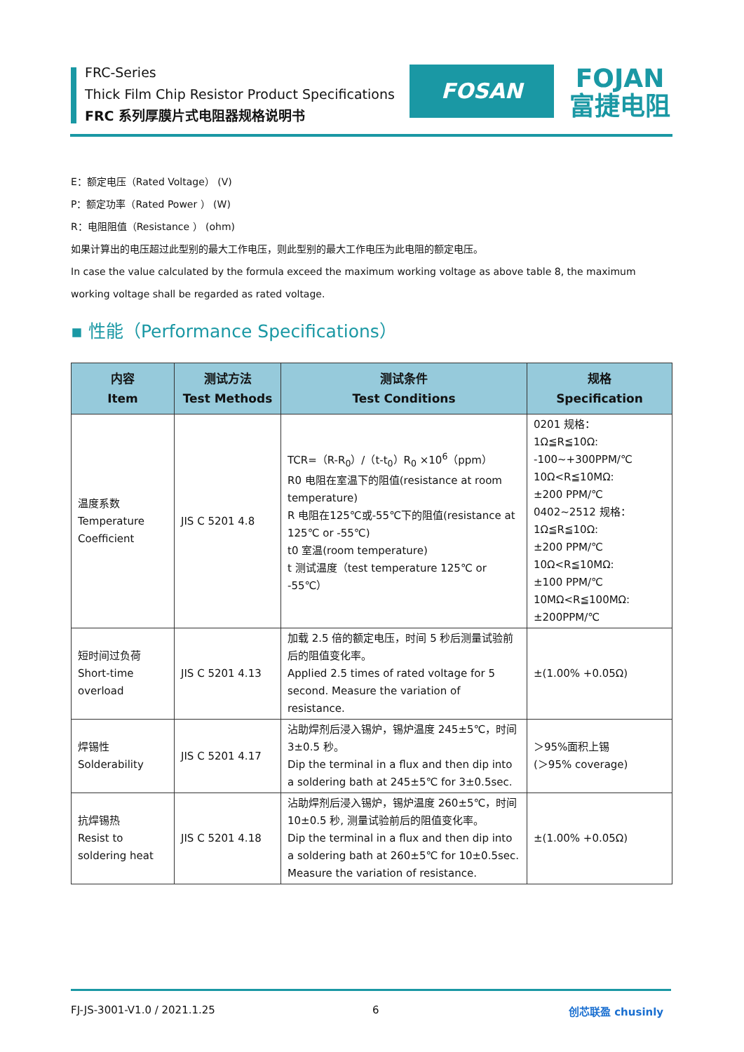FRC-Series
Thick Film Chip Resistor Product Specifications
FRC 系列厚膜片式电阻器规格说明书
FOSAN
FOJAN
富捷电阻
E：额定电压（Rated Voltage） (V)
P：额定功率（Rated Power ） (W)
R：电阻阻值（Resistance ） (ohm)
如果计算出的电压超过此型别的最大工作电压，则此型别的最大工作电压为此电阻的额定电压。
In case the value calculated by the formula exceed the maximum working voltage as above table 8, the maximum working voltage shall be regarded as rated voltage.
▪ 性能（Performance Specifications）
| 内容 Item | 测试方法 Test Methods | 测试条件 Test Conditions | 规格 Specification |
| --- | --- | --- | --- |
| 温度系数 Temperature Coefficient | JIS C 5201 4.8 | TCR=（R-R<sub>0</sub>）/（t-t<sub>0</sub>）R<sub>0</sub> ×10<sup>6</sup>（ppm） R0 电阻在室温下的阻值(resistance at room temperature) R 电阻在125℃或-55℃下的阻值(resistance at 125℃ or -55℃) t0 室温(room temperature) t 测试温度（test temperature 125℃ or -55℃） | 0201 规格： 1Ω≦R≦10Ω: -100~+300PPM/℃ 10Ω<R≦10MΩ: ±200 PPM/℃ 0402~2512 规格： 1Ω≦R≦10Ω: ±200 PPM/℃ 10Ω<R≦10MΩ: ±100 PPM/℃ 10MΩ<R≦100MΩ: ±200PPM/℃ |
| 短时间过负荷 Short-time overload | JIS C 5201 4.13 | 加载 2.5 倍的额定电压，时间 5 秒后测量试验前后的阻值变化率。 Applied 2.5 times of rated voltage for 5 second. Measure the variation of resistance. | ±(1.00% +0.05Ω) |
| 焊锡性 Solderability | JIS C 5201 4.17 | 沾助焊剂后浸入锡炉，锡炉温度 245±5℃，时间 3±0.5 秒。 Dip the terminal in a flux and then dip into a soldering bath at 245±5℃ for 3±0.5sec. | ＞95%面积上锡 (＞95% coverage) |
| 抗焊锡热 Resist to soldering heat | JIS C 5201 4.18 | 沾助焊剂后浸入锡炉，锡炉温度 260±5℃，时间 10±0.5 秒, 测量试验前后的阻值变化率。 Dip the terminal in a flux and then dip into a soldering bath at 260±5℃ for 10±0.5sec. Measure the variation of resistance. | ±(1.00% +0.05Ω) |
FJ-JS-3001-V1.0 / 2021.1.25 6 创芯联盈 chusinly